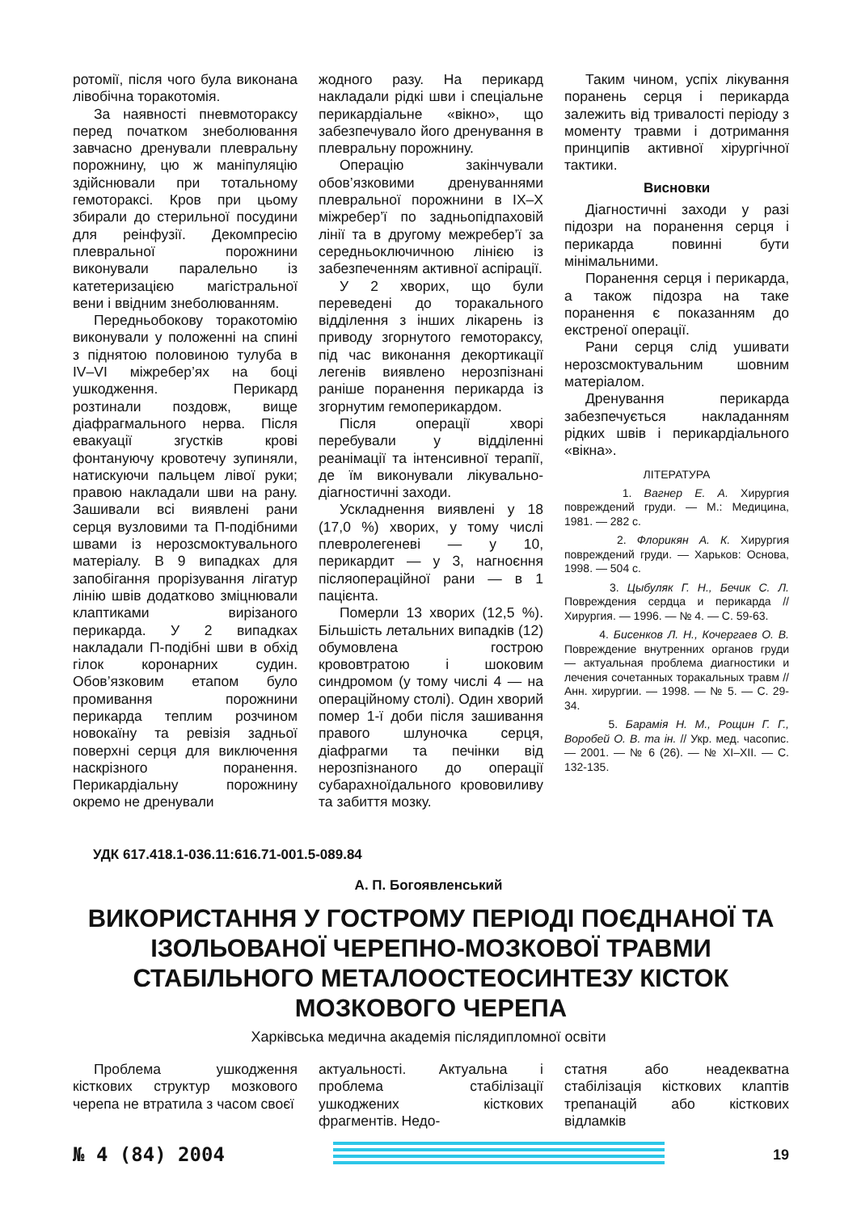ротомії, після чого була виконана лівобічна торакотомія.
За наявності пневмотораксу перед початком знеболювання завчасно дренували плевральну порожнину, цю ж маніпуляцію здійснювали при тотальному гемотораксі. Кров при цьому збирали до стерильної посудини для реінфузії. Декомпресію плевральної порожнини виконували паралельно із катетеризацією магістральної вени і ввідним знеболюванням.
Передньобокову торакотомію виконували у положенні на спині з піднятою половиною тулуба в IV–VI міжребер’ях на боці ушкодження. Перикард розтинали поздовж, вище діафрагмального нерва. Після евакуації згустків крові фонтануючу кровотечу зупиняли, натискуючи пальцем лівої руки; правою накладали шви на рану. Зашивали всі виявлені рани серця вузловими та П-подібними швами із нерозсмоктувального матеріалу. В 9 випадках для запобігання прорізування лігатур лінію швів додатково зміцнювали клаптиками вирізаного перикарда. У 2 випадках накладали П-подібні шви в обхід гілок коронарних судин. Обов’язковим етапом було промивання порожнини перикарда теплим розчином новокаїну та ревізія задньої поверхні серця для виключення наскрізного поранення. Перикардіальну порожнину окремо не дренували
жодного разу. На перикард накладали рідкі шви і спеціальне перикардіальне «вікно», що забезпечувало його дренування в плевральну порожнину.
Операцію закінчували обов’язковими дренуваннями плевральної порожнини в IX–X міжребер’ї по задньопідпаховій лінії та в другому межребер’ї за середньоключичною лінією із забезпеченням активної аспірації.
У 2 хворих, що були переведені до торакального відділення з інших лікарень із приводу згорнутого гемотораксу, під час виконання декортикації легенів виявлено нерозпізнані раніше поранення перикарда із згорнутим гемоперикардом.
Після операції хворі перебували у відділенні реанімації та інтенсивної терапії, де їм виконували лікувально-діагностичні заходи.
Ускладнення виявлені у 18 (17,0 %) хворих, у тому числі плевролегеневі — у 10, перикардит — у 3, нагноєння післяопераційної рани — в 1 пацієнта.
Померли 13 хворих (12,5 %). Більшість летальних випадків (12) обумовлена гострою крововтратою і шоковим синдромом (у тому числі 4 — на операційному столі). Один хворий помер 1-ї доби після зашивання правого шлуночка серця, діафрагми та печінки від нерозпізнаного до операції субарахноїдального крововиливу та забиття мозку.
Таким чином, успіх лікування поранень серця і перикарда залежить від тривалості періоду з моменту травми і дотримання принципів активної хірургічної тактики.
Висновки
Діагностичні заходи у разі підозри на поранення серця і перикарда повинні бути мінімальними.
Поранення серця і перикарда, а також підозра на таке поранення є показанням до екстреної операції.
Рани серця слід ушивати нерозсмоктувальним шовним матеріалом.
Дренування перикарда забезпечується накладанням рідких швів і перикардіального «вікна».
ЛІТЕРАТУРА
1. Вагнер Е. А. Хирургия повреждений груди. — М.: Медицина, 1981. — 282 с.
2. Флорикян А. К. Хирургия повреждений груди. — Харьков: Основа, 1998. — 504 с.
3. Цыбуляк Г. Н., Бечик С. Л. Повреждения сердца и перикарда // Хирургия. — 1996. — № 4. — С. 59-63.
4. Бисенков Л. Н., Кочергаев О. В. Повреждение внутренних органов груди — актуальная проблема диагностики и лечения сочетанных торакальных травм // Анн. хирургии. — 1998. — № 5. — С. 29-34.
5. Барамія Н. М., Рощин Г. Г., Воробей О. В. та ін. // Укр. мед. часопис. — 2001. — № 6 (26). — № XI–XII. — С. 132-135.
УДК 617.418.1-036.11:616.71-001.5-089.84
А. П. Богоявленський
ВИКОРИСТАННЯ У ГОСТРОМУ ПЕРІОДІ ПОЄДНАНОЇ ТА ІЗОЛЬОВАНОЇ ЧЕРЕПНО-МОЗКОВОЇ ТРАВМИ СТАБІЛЬНОГО МЕТАЛООСТЕОСИНТЕЗУ КІСТОК МОЗКОВОГО ЧЕРЕПА
Харківська медична академія післядипломної освіти
Проблема ушкодження кісткових структур мозкового черепа не втратила з часом своєї
актуальності. Актуальна і проблема стабілізації ушкоджених кісткових фрагментів. Недо-
статня або неадекватна стабілізація кісткових клаптів трепанацій або кісткових відламків
№ 4 (84) 2004
19